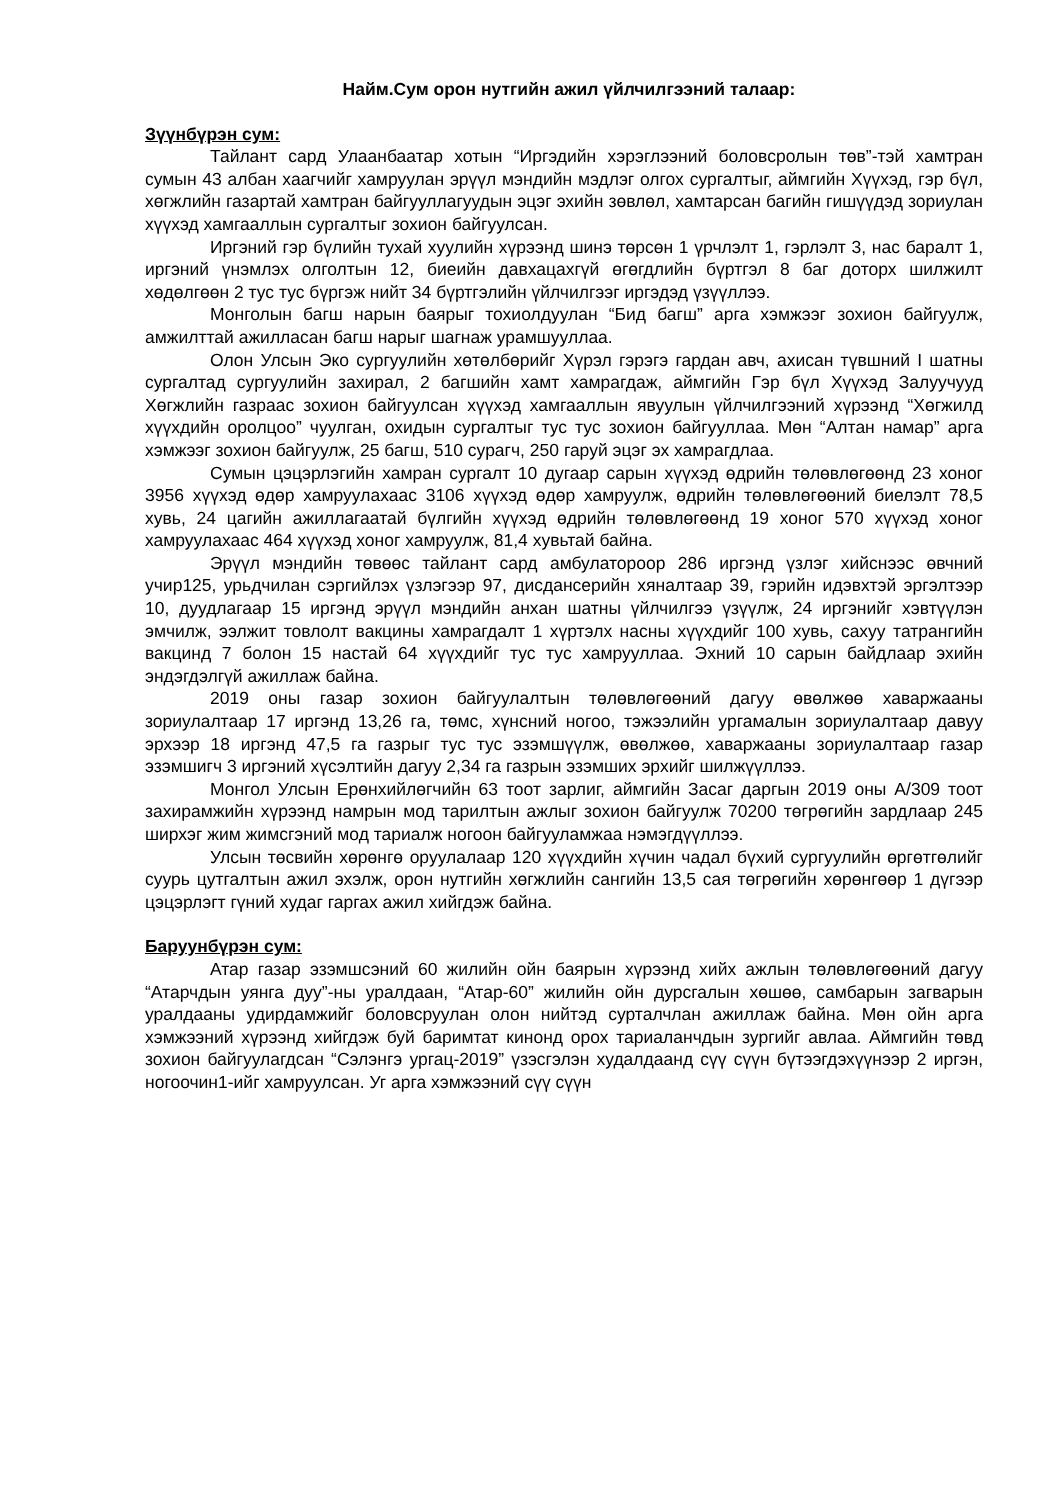Найм.Сум орон нутгийн ажил үйлчилгээний талаар:
Зүүнбүрэн сум:
Тайлант сард Улаанбаатар хотын “Иргэдийн хэрэглээний боловсролын төв”-тэй хамтран сумын 43 албан хаагчийг хамруулан эрүүл мэндийн мэдлэг олгох сургалтыг, аймгийн Хүүхэд, гэр бүл, хөгжлийн газартай хамтран байгууллагуудын эцэг эхийн зөвлөл, хамтарсан багийн гишүүдэд зориулан хүүхэд хамгааллын сургалтыг зохион байгуулсан.
Иргэний гэр бүлийн тухай хуулийн хүрээнд шинэ төрсөн 1 үрчлэлт 1, гэрлэлт 3, нас баралт 1, иргэний үнэмлэх олголтын 12, биеийн давхацахгүй өгөгдлийн бүртгэл 8 баг доторх шилжилт хөдөлгөөн 2 тус тус бүргэж нийт 34 бүртгэлийн үйлчилгээг иргэдэд үзүүллээ.
Монголын багш нарын баярыг тохиолдуулан “Бид багш” арга хэмжээг зохион байгуулж, амжилттай ажилласан багш нарыг шагнаж урамшууллаа.
Олон Улсын Эко сургуулийн хөтөлбөрийг Хүрэл гэрэгэ гардан авч, ахисан түвшний I шатны сургалтад сургуулийн захирал, 2 багшийн хамт хамрагдаж, аймгийн Гэр бүл Хүүхэд Залуучууд Хөгжлийн газраас зохион байгуулсан хүүхэд хамгааллын явуулын үйлчилгээний хүрээнд “Хөгжилд хүүхдийн оролцоо” чуулган, охидын сургалтыг тус тус зохион байгууллаа. Мөн “Алтан намар” арга хэмжээг зохион байгуулж, 25 багш, 510 сурагч, 250 гаруй эцэг эх хамрагдлаа.
Сумын цэцэрлэгийн хамран сургалт 10 дугаар сарын хүүхэд өдрийн төлөвлөгөөнд 23 хоног 3956 хүүхэд өдөр хамруулахаас 3106 хүүхэд өдөр хамруулж, өдрийн төлөвлөгөөний биелэлт 78,5 хувь, 24 цагийн ажиллагаатай бүлгийн хүүхэд өдрийн төлөвлөгөөнд 19 хоног 570 хүүхэд хоног хамруулахаас 464 хүүхэд хоног хамруулж, 81,4 хувьтай байна.
Эрүүл мэндийн төвөөс тайлант сард амбулатороор 286 иргэнд үзлэг хийснээс өвчний учир125, урьдчилан сэргийлэх үзлэгээр 97, дисдансерийн хяналтаар 39, гэрийн идэвхтэй эргэлтээр 10, дуудлагаар 15 иргэнд эрүүл мэндийн анхан шатны үйлчилгээ үзүүлж, 24 иргэнийг хэвтүүлэн эмчилж, ээлжит товлолт вакцины хамрагдалт 1 хүртэлх насны хүүхдийг 100 хувь, сахуу татрангийн вакцинд 7 болон 15 настай 64 хүүхдийг тус тус хамрууллаа. Эхний 10 сарын байдлаар эхийн эндэгдэлгүй ажиллаж байна.
2019 оны газар зохион байгуулалтын төлөвлөгөөний дагуу өвөлжөө хаваржааны зориулалтаар 17 иргэнд 13,26 га, төмс, хүнсний ногоо, тэжээлийн ургамалын зориулалтаар давуу эрхээр 18 иргэнд 47,5 га газрыг тус тус эзэмшүүлж, өвөлжөө, хаваржааны зориулалтаар газар эзэмшигч 3 иргэний хүсэлтийн дагуу 2,34 га газрын эзэмших эрхийг шилжүүллээ.
Монгол Улсын Ерөнхийлөгчийн 63 тоот зарлиг, аймгийн Засаг даргын 2019 оны А/309 тоот захирамжийн хүрээнд намрын мод тарилтын ажлыг зохион байгуулж 70200 төгрөгийн зардлаар 245 ширхэг жим жимсгэний мод тариалж ногоон байгууламжаа нэмэгдүүллээ.
Улсын төсвийн хөрөнгө оруулалаар 120 хүүхдийн хүчин чадал бүхий сургуулийн өргөтгөлийг суурь цутгалтын ажил эхэлж, орон нутгийн хөгжлийн сангийн 13,5 сая төгрөгийн хөрөнгөөр 1 дүгээр цэцэрлэгт гүний худаг гаргах ажил хийгдэж байна.
Баруунбүрэн сум:
Атар газар эзэмшсэний 60 жилийн ойн баярын хүрээнд хийх ажлын төлөвлөгөөний дагуу “Атарчдын уянга дуу”-ны уралдаан, “Атар-60” жилийн ойн дурсгалын хөшөө, самбарын загварын уралдааны удирдамжийг боловсруулан олон нийтэд сурталчлан ажиллаж байна. Мөн ойн арга хэмжээний хүрээнд хийгдэж буй баримтат кинонд орох тариаланчдын зургийг авлаа. Аймгийн төвд зохион байгуулагдсан “Сэлэнгэ ургац-2019” үзэсгэлэн худалдаанд сүү сүүн бүтээгдэхүүнээр 2 иргэн, ногоочин1-ийг хамруулсан. Уг арга хэмжээний сүү сүүн